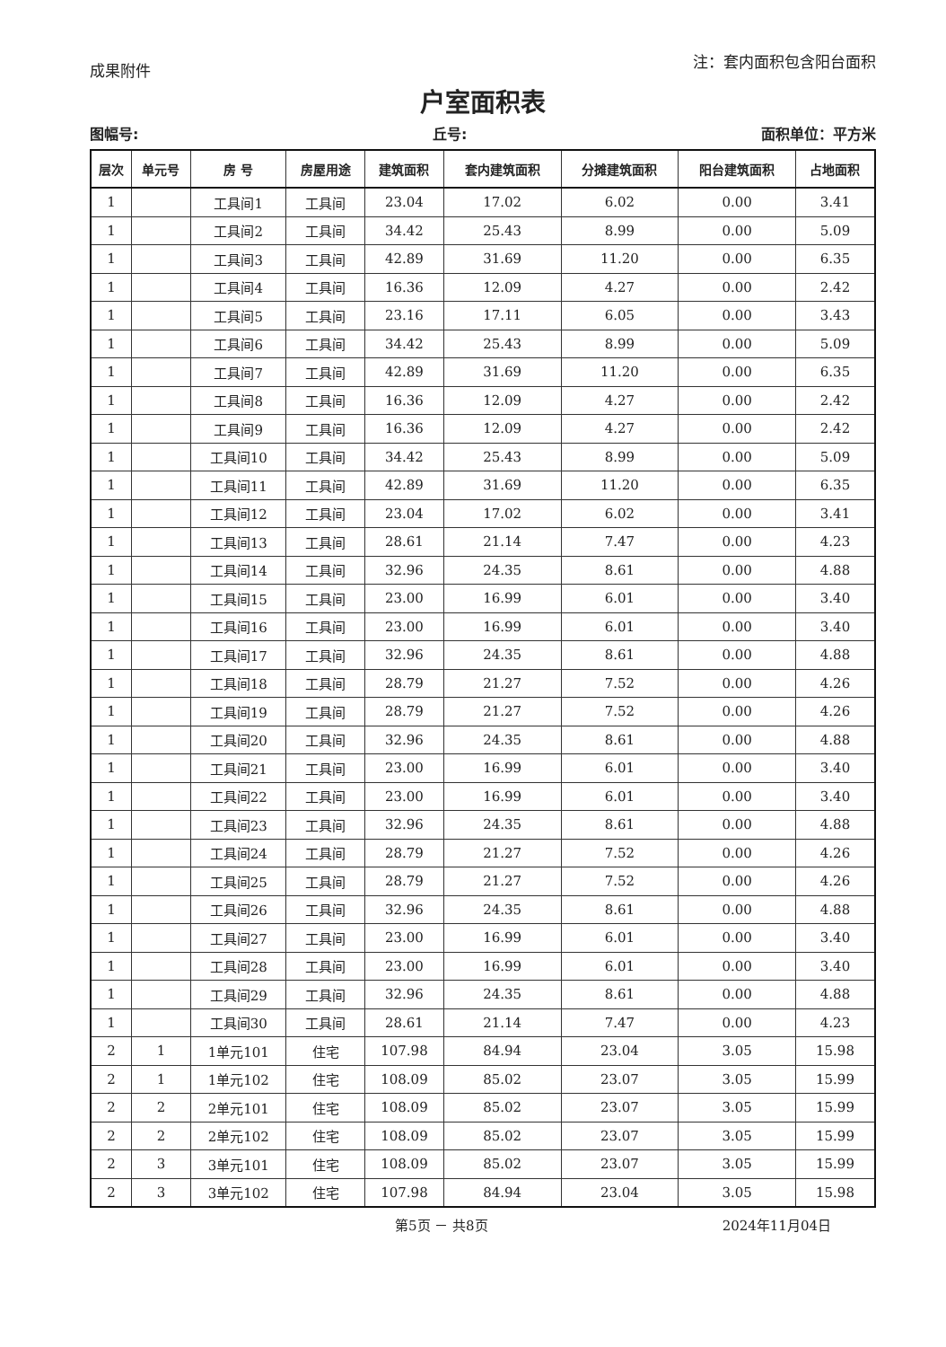成果附件 注：套内面积包含阳台面积
户室面积表
图幅号: 丘号: 面积单位：平方米
| 层次 | 单元号 | 房 号 | 房屋用途 | 建筑面积 | 套内建筑面积 | 分摊建筑面积 | 阳台建筑面积 | 占地面积 |
| --- | --- | --- | --- | --- | --- | --- | --- | --- |
| 1 | | 工具间1 | 工具间 | 23.04 | 17.02 | 6.02 | 0.00 | 3.41 |
| 1 | | 工具间2 | 工具间 | 34.42 | 25.43 | 8.99 | 0.00 | 5.09 |
| 1 | | 工具间3 | 工具间 | 42.89 | 31.69 | 11.20 | 0.00 | 6.35 |
| 1 | | 工具间4 | 工具间 | 16.36 | 12.09 | 4.27 | 0.00 | 2.42 |
| 1 | | 工具间5 | 工具间 | 23.16 | 17.11 | 6.05 | 0.00 | 3.43 |
| 1 | | 工具间6 | 工具间 | 34.42 | 25.43 | 8.99 | 0.00 | 5.09 |
| 1 | | 工具间7 | 工具间 | 42.89 | 31.69 | 11.20 | 0.00 | 6.35 |
| 1 | | 工具间8 | 工具间 | 16.36 | 12.09 | 4.27 | 0.00 | 2.42 |
| 1 | | 工具间9 | 工具间 | 16.36 | 12.09 | 4.27 | 0.00 | 2.42 |
| 1 | | 工具间10 | 工具间 | 34.42 | 25.43 | 8.99 | 0.00 | 5.09 |
| 1 | | 工具间11 | 工具间 | 42.89 | 31.69 | 11.20 | 0.00 | 6.35 |
| 1 | | 工具间12 | 工具间 | 23.04 | 17.02 | 6.02 | 0.00 | 3.41 |
| 1 | | 工具间13 | 工具间 | 28.61 | 21.14 | 7.47 | 0.00 | 4.23 |
| 1 | | 工具间14 | 工具间 | 32.96 | 24.35 | 8.61 | 0.00 | 4.88 |
| 1 | | 工具间15 | 工具间 | 23.00 | 16.99 | 6.01 | 0.00 | 3.40 |
| 1 | | 工具间16 | 工具间 | 23.00 | 16.99 | 6.01 | 0.00 | 3.40 |
| 1 | | 工具间17 | 工具间 | 32.96 | 24.35 | 8.61 | 0.00 | 4.88 |
| 1 | | 工具间18 | 工具间 | 28.79 | 21.27 | 7.52 | 0.00 | 4.26 |
| 1 | | 工具间19 | 工具间 | 28.79 | 21.27 | 7.52 | 0.00 | 4.26 |
| 1 | | 工具间20 | 工具间 | 32.96 | 24.35 | 8.61 | 0.00 | 4.88 |
| 1 | | 工具间21 | 工具间 | 23.00 | 16.99 | 6.01 | 0.00 | 3.40 |
| 1 | | 工具间22 | 工具间 | 23.00 | 16.99 | 6.01 | 0.00 | 3.40 |
| 1 | | 工具间23 | 工具间 | 32.96 | 24.35 | 8.61 | 0.00 | 4.88 |
| 1 | | 工具间24 | 工具间 | 28.79 | 21.27 | 7.52 | 0.00 | 4.26 |
| 1 | | 工具间25 | 工具间 | 28.79 | 21.27 | 7.52 | 0.00 | 4.26 |
| 1 | | 工具间26 | 工具间 | 32.96 | 24.35 | 8.61 | 0.00 | 4.88 |
| 1 | | 工具间27 | 工具间 | 23.00 | 16.99 | 6.01 | 0.00 | 3.40 |
| 1 | | 工具间28 | 工具间 | 23.00 | 16.99 | 6.01 | 0.00 | 3.40 |
| 1 | | 工具间29 | 工具间 | 32.96 | 24.35 | 8.61 | 0.00 | 4.88 |
| 1 | | 工具间30 | 工具间 | 28.61 | 21.14 | 7.47 | 0.00 | 4.23 |
| 2 | 1 | 1单元101 | 住宅 | 107.98 | 84.94 | 23.04 | 3.05 | 15.98 |
| 2 | 1 | 1单元102 | 住宅 | 108.09 | 85.02 | 23.07 | 3.05 | 15.99 |
| 2 | 2 | 2单元101 | 住宅 | 108.09 | 85.02 | 23.07 | 3.05 | 15.99 |
| 2 | 2 | 2单元102 | 住宅 | 108.09 | 85.02 | 23.07 | 3.05 | 15.99 |
| 2 | 3 | 3单元101 | 住宅 | 108.09 | 85.02 | 23.07 | 3.05 | 15.99 |
| 2 | 3 | 3单元102 | 住宅 | 107.98 | 84.94 | 23.04 | 3.05 | 15.98 |
第5页 － 共8页 2024年11月04日